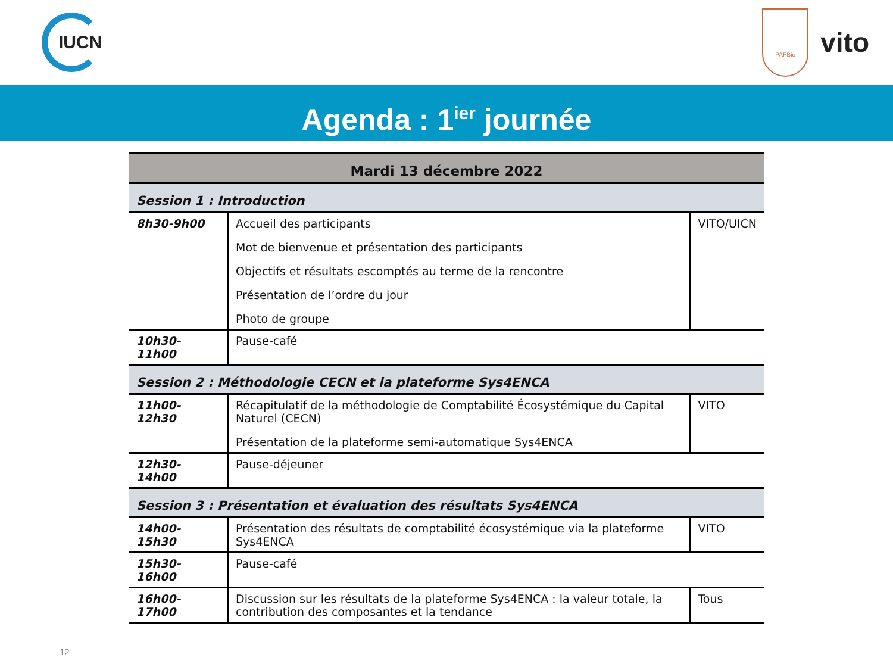IUCN
PAPBio
vito
Agenda : 1<sup>ier</sup> journée
| Mardi 13 décembre 2022 | | |
| --- | --- | --- |
| Session 1 : Introduction | | |
| 8h30-9h00 | Accueil des participants Mot de bienvenue et présentation des participants Objectifs et résultats escomptés au terme de la rencontre Présentation de l’ordre du jour Photo de groupe | VITO/UICN |
| 10h30-11h00 | Pause-café | |
| Session 2 : Méthodologie CECN et la plateforme Sys4ENCA | | |
| 11h00-12h30 | Récapitulatif de la méthodologie de Comptabilité Écosystémique du Capital Naturel (CECN) Présentation de la plateforme semi-automatique Sys4ENCA | VITO |
| 12h30-14h00 | Pause-déjeuner | |
| Session 3 : Présentation et évaluation des résultats Sys4ENCA | | |
| 14h00-15h30 | Présentation des résultats de comptabilité écosystémique via la plateforme Sys4ENCA | VITO |
| 15h30-16h00 | Pause-café | |
| 16h00-17h00 | Discussion sur les résultats de la plateforme Sys4ENCA : la valeur totale, la contribution des composantes et la tendance | Tous |
12